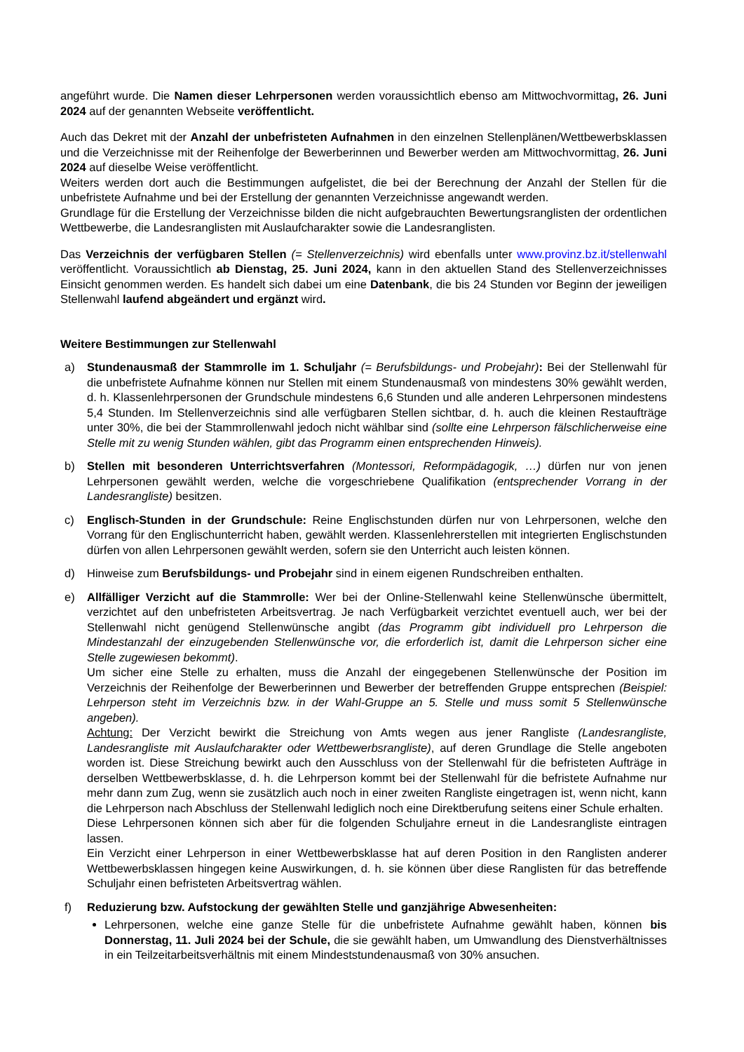angeführt wurde. Die Namen dieser Lehrpersonen werden voraussichtlich ebenso am Mittwochvormittag, 26. Juni 2024 auf der genannten Webseite veröffentlicht.
Auch das Dekret mit der Anzahl der unbefristeten Aufnahmen in den einzelnen Stellenplänen/Wettbewerbsklassen und die Verzeichnisse mit der Reihenfolge der Bewerberinnen und Bewerber werden am Mittwochvormittag, 26. Juni 2024 auf dieselbe Weise veröffentlicht.
Weiters werden dort auch die Bestimmungen aufgelistet, die bei der Berechnung der Anzahl der Stellen für die unbefristete Aufnahme und bei der Erstellung der genannten Verzeichnisse angewandt werden.
Grundlage für die Erstellung der Verzeichnisse bilden die nicht aufgebrauchten Bewertungsranglisten der ordentlichen Wettbewerbe, die Landesranglisten mit Auslaufcharakter sowie die Landesranglisten.
Das Verzeichnis der verfügbaren Stellen (= Stellenverzeichnis) wird ebenfalls unter www.provinz.bz.it/stellenwahl veröffentlicht. Voraussichtlich ab Dienstag, 25. Juni 2024, kann in den aktuellen Stand des Stellenverzeichnisses Einsicht genommen werden. Es handelt sich dabei um eine Datenbank, die bis 24 Stunden vor Beginn der jeweiligen Stellenwahl laufend abgeändert und ergänzt wird.
Weitere Bestimmungen zur Stellenwahl
a) Stundenausmaß der Stammrolle im 1. Schuljahr (= Berufsbildungs- und Probejahr): Bei der Stellenwahl für die unbefristete Aufnahme können nur Stellen mit einem Stundenausmaß von mindestens 30% gewählt werden, d. h. Klassenlehrpersonen der Grundschule mindestens 6,6 Stunden und alle anderen Lehrpersonen mindestens 5,4 Stunden. Im Stellenverzeichnis sind alle verfügbaren Stellen sichtbar, d. h. auch die kleinen Restaufträge unter 30%, die bei der Stammrollenwahl jedoch nicht wählbar sind (sollte eine Lehrperson fälschlicherweise eine Stelle mit zu wenig Stunden wählen, gibt das Programm einen entsprechenden Hinweis).
b) Stellen mit besonderen Unterrichtsverfahren (Montessori, Reformpädagogik, …) dürfen nur von jenen Lehrpersonen gewählt werden, welche die vorgeschriebene Qualifikation (entsprechender Vorrang in der Landesrangliste) besitzen.
c) Englisch-Stunden in der Grundschule: Reine Englischstunden dürfen nur von Lehrpersonen, welche den Vorrang für den Englischunterricht haben, gewählt werden. Klassenlehrerstellen mit integrierten Englischstunden dürfen von allen Lehrpersonen gewählt werden, sofern sie den Unterricht auch leisten können.
d) Hinweise zum Berufsbildungs- und Probejahr sind in einem eigenen Rundschreiben enthalten.
e) Allfälliger Verzicht auf die Stammrolle: Wer bei der Online-Stellenwahl keine Stellenwünsche übermittelt, verzichtet auf den unbefristeten Arbeitsvertrag. Je nach Verfügbarkeit verzichtet eventuell auch, wer bei der Stellenwahl nicht genügend Stellenwünsche angibt (das Programm gibt individuell pro Lehrperson die Mindestanzahl der einzugebenden Stellenwünsche vor, die erforderlich ist, damit die Lehrperson sicher eine Stelle zugewiesen bekommt).
Um sicher eine Stelle zu erhalten, muss die Anzahl der eingegebenen Stellenwünsche der Position im Verzeichnis der Reihenfolge der Bewerberinnen und Bewerber der betreffenden Gruppe entsprechen (Beispiel: Lehrperson steht im Verzeichnis bzw. in der Wahl-Gruppe an 5. Stelle und muss somit 5 Stellenwünsche angeben).
Achtung: Der Verzicht bewirkt die Streichung von Amts wegen aus jener Rangliste (Landesrangliste, Landesrangliste mit Auslaufcharakter oder Wettbewerbsrangliste), auf deren Grundlage die Stelle angeboten worden ist. Diese Streichung bewirkt auch den Ausschluss von der Stellenwahl für die befristeten Aufträge in derselben Wettbewerbsklasse, d. h. die Lehrperson kommt bei der Stellenwahl für die befristete Aufnahme nur mehr dann zum Zug, wenn sie zusätzlich auch noch in einer zweiten Rangliste eingetragen ist, wenn nicht, kann die Lehrperson nach Abschluss der Stellenwahl lediglich noch eine Direktberufung seitens einer Schule erhalten.
Diese Lehrpersonen können sich aber für die folgenden Schuljahre erneut in die Landesrangliste eintragen lassen.
Ein Verzicht einer Lehrperson in einer Wettbewerbsklasse hat auf deren Position in den Ranglisten anderer Wettbewerbsklassen hingegen keine Auswirkungen, d. h. sie können über diese Ranglisten für das betreffende Schuljahr einen befristeten Arbeitsvertrag wählen.
f) Reduzierung bzw. Aufstockung der gewählten Stelle und ganzjährige Abwesenheiten:
Lehrpersonen, welche eine ganze Stelle für die unbefristete Aufnahme gewählt haben, können bis Donnerstag, 11. Juli 2024 bei der Schule, die sie gewählt haben, um Umwandlung des Dienstverhältnisses in ein Teilzeitarbeitsverhältnis mit einem Mindeststundenausmaß von 30% ansuchen.